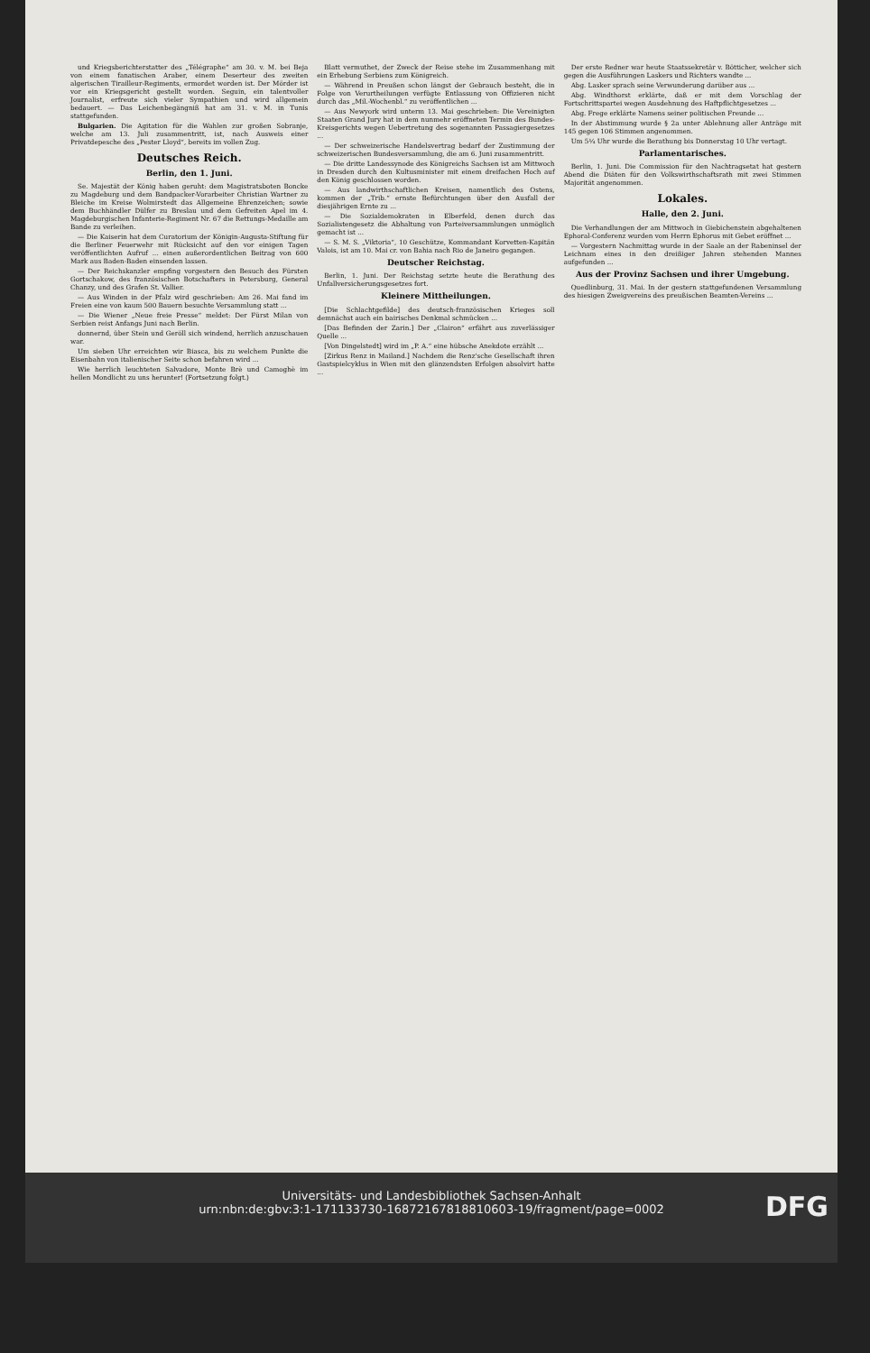und Kriegsberichterstatter des „Télégraphe“ am 30. v. M. bei Beja von einem fanatischen Araber, einem Deserteur des zweiten algerischen Tirailleur-Regiments, ermordet worden ist. Der Mörder ist vor ein Kriegsgericht gestellt worden. Seguin, ein talentvoller Journalist, erfreute sich vieler Sympathien und wird allgemein bedauert. — Das Leichenbegängniß hat am 31. v. M. in Tunis stattgefunden.
Bulgarien. Die Agitation für die Wahlen zur großen Sobranje, welche am 13. Juli zusammentritt, ist, nach Ausweis einer Privatdepesche des „Pester Lloyd“, bereits im vollen Zug.
Deutsches Reich.
Berlin, den 1. Juni.
Se. Majestät der König haben geruht: dem Magistratsboten Boncke zu Magdeburg und dem Bandpacker-Vorarbeiter Christian Wartner zu Bleiche im Kreise Wolmirstedt das Allgemeine Ehrenzeichen; sowie dem Buchhändler Dülfer zu Breslau und dem Gefreiten Apel im 4. Magdeburgischen Infanterie-Regiment Nr. 67 die Rettungs-Medaille am Bande zu verleihen.
— Die Kaiserin hat dem Curatorium der Königin-Augusta-Stiftung für die Berliner Feuerwehr mit Rücksicht auf den vor einigen Tagen veröffentlichten Aufruf ... einen außerordentlichen Beitrag von 600 Mark aus Baden-Baden einsenden lassen.
— Der Reichskanzler empfing vorgestern den Besuch des Fürsten Gortschakow, des französischen Botschafters in Petersburg, General Chanzy, und des Grafen St. Vallier.
— Aus Winden in der Pfalz wird geschrieben: Am 26. Mai fand im Freien eine von kaum 500 Bauern besuchte Versammlung statt ...
— Die Wiener „Neue freie Presse“ meldet: Der Fürst Milan von Serbien reist Anfangs Juni nach Berlin.
donnernd, über Stein und Geröll sich windend, herrlich anzuschauen war.
Um sieben Uhr erreichten wir Biasca, bis zu welchem Punkte die Eisenbahn von italienischer Seite schon befahren wird ...
Wie herrlich leuchteten Salvadore, Monte Brè und Camoghè im hellen Mondlicht zu uns herunter! (Fortsetzung folgt.)
Blatt vermuthet, der Zweck der Reise stehe im Zusammenhang mit ein Erhebung Serbiens zum Königreich.
— Während in Preußen schon längst der Gebrauch besteht, die in Folge von Verurtheilungen verfügte Entlassung von Offizieren nicht durch das „Mil.-Wochenbl.“ zu veröffentlichen ...
— Aus Newyork wird unterm 13. Mai geschrieben: Die Vereinigten Staaten Grand Jury hat in dem nunmehr eröffneten Termin des Bundes-Kreisgerichts wegen Uebertretung des sogenannten Passagiergesetzes ...
— Der schweizerische Handelsvertrag bedarf der Zustimmung der schweizerischen Bundesversammlung, die am 6. Juni zusammentritt.
— Die dritte Landessynode des Königreichs Sachsen ist am Mittwoch in Dresden durch den Kultusminister mit einem dreifachen Hoch auf den König geschlossen worden.
— Aus landwirthschaftlichen Kreisen, namentlich des Ostens, kommen der „Trib.“ ernste Befürchtungen über den Ausfall der diesjährigen Ernte zu ...
— Die Sozialdemokraten in Elberfeld, denen durch das Sozialistengesetz die Abhaltung von Parteiversammlungen unmöglich gemacht ist ...
— S. M. S. „Viktoria“, 10 Geschütze, Kommandant Korvetten-Kapitän Valois, ist am 10. Mai cr. von Bahia nach Rio de Janeiro gegangen.
Deutscher Reichstag.
Berlin, 1. Juni. Der Reichstag setzte heute die Berathung des Unfallversicherungsgesetzes fort.
Kleinere Mittheilungen.
[Die Schlachtgefilde] des deutsch-französischen Krieges soll demnächst auch ein bairisches Denkmal schmücken ...
[Das Befinden der Zarin.] Der „Clairon“ erfährt aus zuverlässiger Quelle ...
[Von Dingelstedt] wird im „P. A.“ eine hübsche Anekdote erzählt ...
[Zirkus Renz in Mailand.] Nachdem die Renz'sche Gesellschaft ihren Gastspielcyklus in Wien mit den glänzendsten Erfolgen absolvirt hatte ...
Der erste Redner war heute Staatssekretär v. Bötticher, welcher sich gegen die Ausführungen Laskers und Richters wandte ...
Abg. Lasker sprach seine Verwunderung darüber aus ...
Abg. Windthorst erklärte, daß er mit dem Vorschlag der Fortschrittspartei wegen Ausdehnung des Haftpflichtgesetzes ...
Abg. Frege erklärte Namens seiner politischen Freunde ...
In der Abstimmung wurde § 2a unter Ablehnung aller Anträge mit 145 gegen 106 Stimmen angenommen.
Um 5¼ Uhr wurde die Berathung bis Donnerstag 10 Uhr vertagt.
Parlamentarisches.
Berlin, 1. Juni. Die Commission für den Nachtragsetat hat gestern Abend die Diäten für den Volkswirthschaftsrath mit zwei Stimmen Majorität angenommen.
Lokales.
Halle, den 2. Juni.
Die Verhandlungen der am Mittwoch in Giebichenstein abgehaltenen Ephoral-Conferenz wurden vom Herrn Ephorus mit Gebet eröffnet ...
— Vorgestern Nachmittag wurde in der Saale an der Rabeninsel der Leichnam eines in den dreißiger Jahren stehenden Mannes aufgefunden ...
Aus der Provinz Sachsen und ihrer Umgebung.
Quedlinburg, 31. Mai. In der gestern stattgefundenen Versammlung des hiesigen Zweigvereins des preußischen Beamten-Vereins ...
Universitäts- und Landesbibliothek Sachsen-Anhalt
urn:nbn:de:gbv:3:1-171133730-16872167818810603-19/fragment/page=0002
DFG